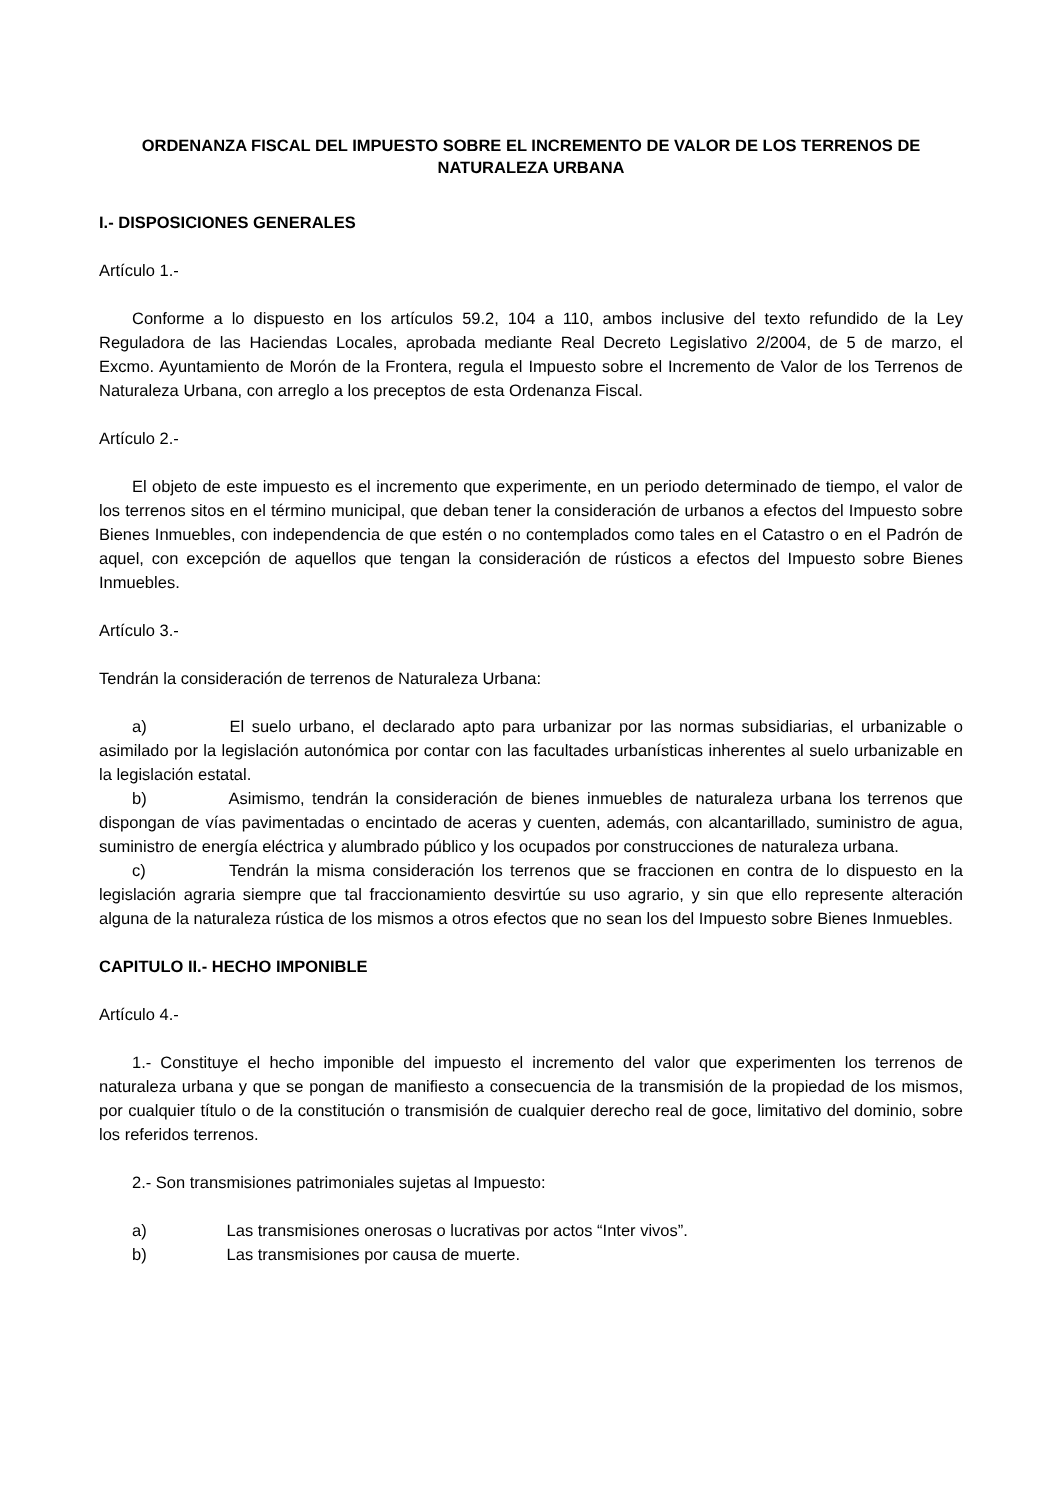ORDENANZA FISCAL DEL IMPUESTO SOBRE EL INCREMENTO DE VALOR DE LOS TERRENOS DE NATURALEZA URBANA
I.- DISPOSICIONES GENERALES
Artículo 1.-
Conforme a lo dispuesto en los artículos 59.2, 104 a 110, ambos inclusive del texto refundido de la Ley Reguladora de las Haciendas Locales, aprobada mediante Real Decreto Legislativo 2/2004, de 5 de marzo, el Excmo. Ayuntamiento de Morón de la Frontera, regula el Impuesto sobre el Incremento de Valor de los Terrenos de Naturaleza Urbana, con arreglo a los preceptos de esta Ordenanza Fiscal.
Artículo 2.-
El objeto de este impuesto es el incremento que experimente, en un periodo determinado de tiempo, el valor de los terrenos sitos en el término municipal, que deban tener la consideración de urbanos a efectos del Impuesto sobre Bienes Inmuebles, con independencia de que estén o no contemplados como tales en el Catastro o en el Padrón de aquel, con excepción de aquellos que tengan la consideración de rústicos a efectos del Impuesto sobre Bienes Inmuebles.
Artículo 3.-
Tendrán la consideración de terrenos de Naturaleza Urbana:
a) El suelo urbano, el declarado apto para urbanizar por las normas subsidiarias, el urbanizable o asimilado por la legislación autonómica por contar con las facultades urbanísticas inherentes al suelo urbanizable en la legislación estatal.
b) Asimismo, tendrán la consideración de bienes inmuebles de naturaleza urbana los terrenos que dispongan de vías pavimentadas o encintado de aceras y cuenten, además, con alcantarillado, suministro de agua, suministro de energía eléctrica y alumbrado público y los ocupados por construcciones de naturaleza urbana.
c) Tendrán la misma consideración los terrenos que se fraccionen en contra de lo dispuesto en la legislación agraria siempre que tal fraccionamiento desvirtúe su uso agrario, y sin que ello represente alteración alguna de la naturaleza rústica de los mismos a otros efectos que no sean los del Impuesto sobre Bienes Inmuebles.
CAPITULO II.- HECHO IMPONIBLE
Artículo 4.-
1.- Constituye el hecho imponible del impuesto el incremento del valor que experimenten los terrenos de naturaleza urbana y que se pongan de manifiesto a consecuencia de la transmisión de la propiedad de los mismos, por cualquier título o de la constitución o transmisión de cualquier derecho real de goce, limitativo del dominio, sobre los referidos terrenos.
2.- Son transmisiones patrimoniales sujetas al Impuesto:
a) Las transmisiones onerosas o lucrativas por actos “Inter vivos”.
b) Las transmisiones por causa de muerte.